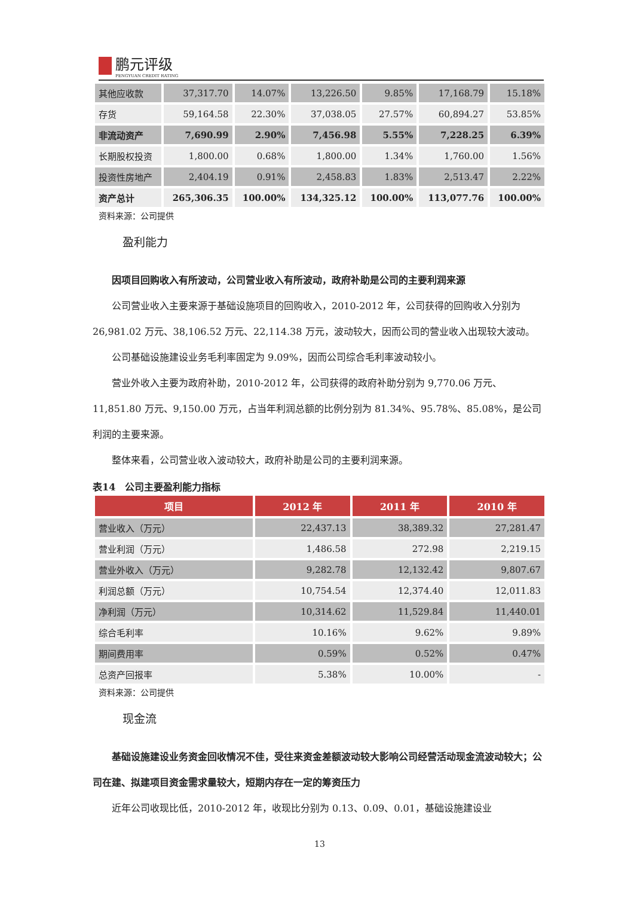鹏元评级 PENGYUAN CREDIT RATING
| 其他应收款 | 37,317.70 | 14.07% | 13,226.50 | 9.85% | 17,168.79 | 15.18% |
| 存货 | 59,164.58 | 22.30% | 37,038.05 | 27.57% | 60,894.27 | 53.85% |
| 非流动资产 | 7,690.99 | 2.90% | 7,456.98 | 5.55% | 7,228.25 | 6.39% |
| 长期股权投资 | 1,800.00 | 0.68% | 1,800.00 | 1.34% | 1,760.00 | 1.56% |
| 投资性房地产 | 2,404.19 | 0.91% | 2,458.83 | 1.83% | 2,513.47 | 2.22% |
| 资产总计 | 265,306.35 | 100.00% | 134,325.12 | 100.00% | 113,077.76 | 100.00% |
资料来源：公司提供
盈利能力
因项目回购收入有所波动，公司营业收入有所波动，政府补助是公司的主要利润来源
公司营业收入主要来源于基础设施项目的回购收入，2010-2012 年，公司获得的回购收入分别为 26,981.02 万元、38,106.52 万元、22,114.38 万元，波动较大，因而公司的营业收入出现较大波动。
公司基础设施建设业务毛利率固定为 9.09%，因而公司综合毛利率波动较小。
营业外收入主要为政府补助，2010-2012 年，公司获得的政府补助分别为 9,770.06 万元、11,851.80 万元、9,150.00 万元，占当年利润总额的比例分别为 81.34%、95.78%、85.08%，是公司利润的主要来源。
整体来看，公司营业收入波动较大，政府补助是公司的主要利润来源。
表14　公司主要盈利能力指标
| 项目 | 2012 年 | 2011 年 | 2010 年 |
| --- | --- | --- | --- |
| 营业收入（万元） | 22,437.13 | 38,389.32 | 27,281.47 |
| 营业利润（万元） | 1,486.58 | 272.98 | 2,219.15 |
| 营业外收入（万元） | 9,282.78 | 12,132.42 | 9,807.67 |
| 利润总额（万元） | 10,754.54 | 12,374.40 | 12,011.83 |
| 净利润（万元） | 10,314.62 | 11,529.84 | 11,440.01 |
| 综合毛利率 | 10.16% | 9.62% | 9.89% |
| 期间费用率 | 0.59% | 0.52% | 0.47% |
| 总资产回报率 | 5.38% | 10.00% | - |
资料来源：公司提供
现金流
基础设施建设业务资金回收情况不佳，受往来资金差额波动较大影响公司经营活动现金流波动较大；公司在建、拟建项目资金需求量较大，短期内存在一定的筹资压力
近年公司收现比低，2010-2012 年，收现比分别为 0.13、0.09、0.01，基础设施建设业
13